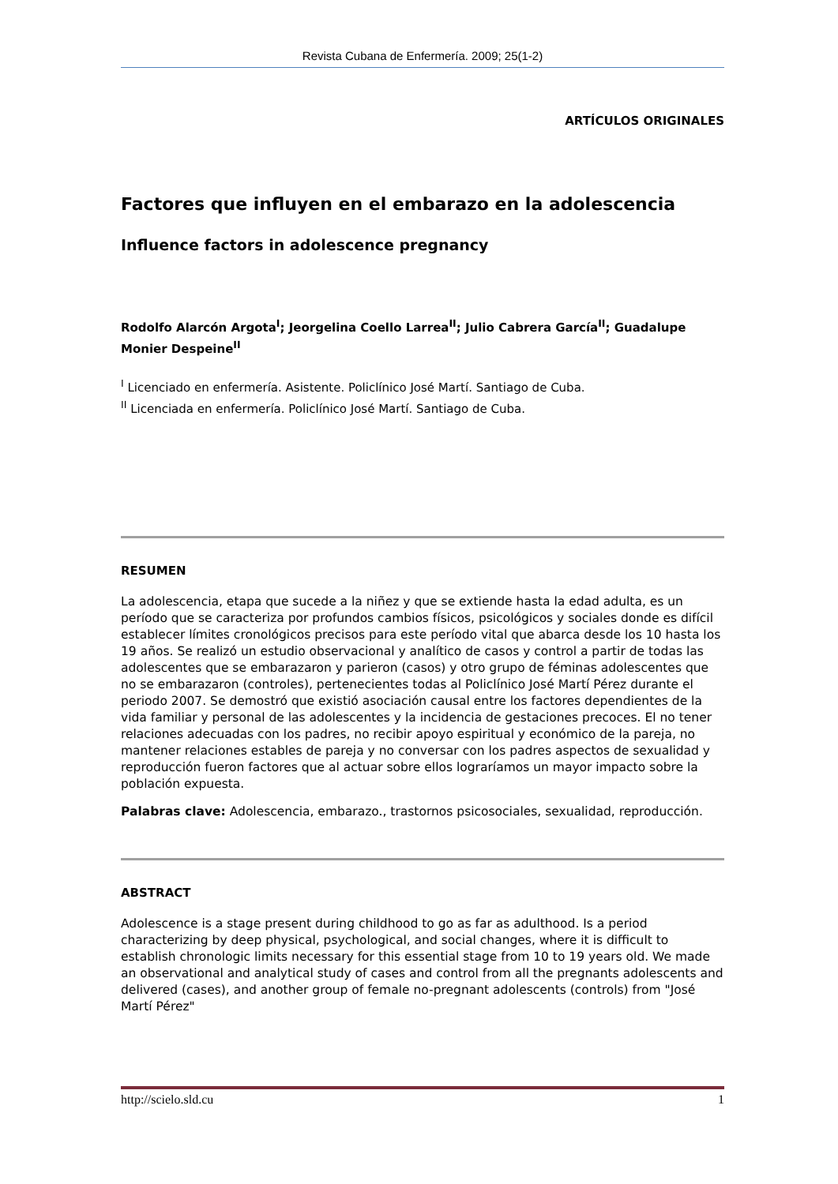Revista Cubana de Enfermería. 2009; 25(1-2)
ARTÍCULOS ORIGINALES
Factores que influyen en el embarazo en la adolescencia
Influence factors in adolescence pregnancy
Rodolfo Alarcón Argota<sup>I</sup>; Jeorgelina Coello Larrea<sup>II</sup>; Julio Cabrera García<sup>II</sup>; Guadalupe Monier Despeine<sup>II</sup>
<sup>I</sup> Licenciado en enfermería. Asistente. Policlínico José Martí. Santiago de Cuba.
<sup>II</sup> Licenciada en enfermería. Policlínico José Martí. Santiago de Cuba.
RESUMEN
La adolescencia, etapa que sucede a la niñez y que se extiende hasta la edad adulta, es un período que se caracteriza por profundos cambios físicos, psicológicos y sociales donde es difícil establecer límites cronológicos precisos para este período vital que abarca desde los 10 hasta los 19 años. Se realizó un estudio observacional y analítico de casos y control a partir de todas las adolescentes que se embarazaron y parieron (casos) y otro grupo de féminas adolescentes que no se embarazaron (controles), pertenecientes todas al Policlínico José Martí Pérez durante el periodo 2007. Se demostró que existió asociación causal entre los factores dependientes de la vida familiar y personal de las adolescentes y la incidencia de gestaciones precoces. El no tener relaciones adecuadas con los padres, no recibir apoyo espiritual y económico de la pareja, no mantener relaciones estables de pareja y no conversar con los padres aspectos de sexualidad y reproducción fueron factores que al actuar sobre ellos lograríamos un mayor impacto sobre la población expuesta.
Palabras clave: Adolescencia, embarazo., trastornos psicosociales, sexualidad, reproducción.
ABSTRACT
Adolescence is a stage present during childhood to go as far as adulthood. Is a period characterizing by deep physical, psychological, and social changes, where it is difficult to establish chronologic limits necessary for this essential stage from 10 to 19 years old. We made an observational and analytical study of cases and control from all the pregnants adolescents and delivered (cases), and another group of female no-pregnant adolescents (controls) from "José Martí Pérez"
http://scielo.sld.cu 1